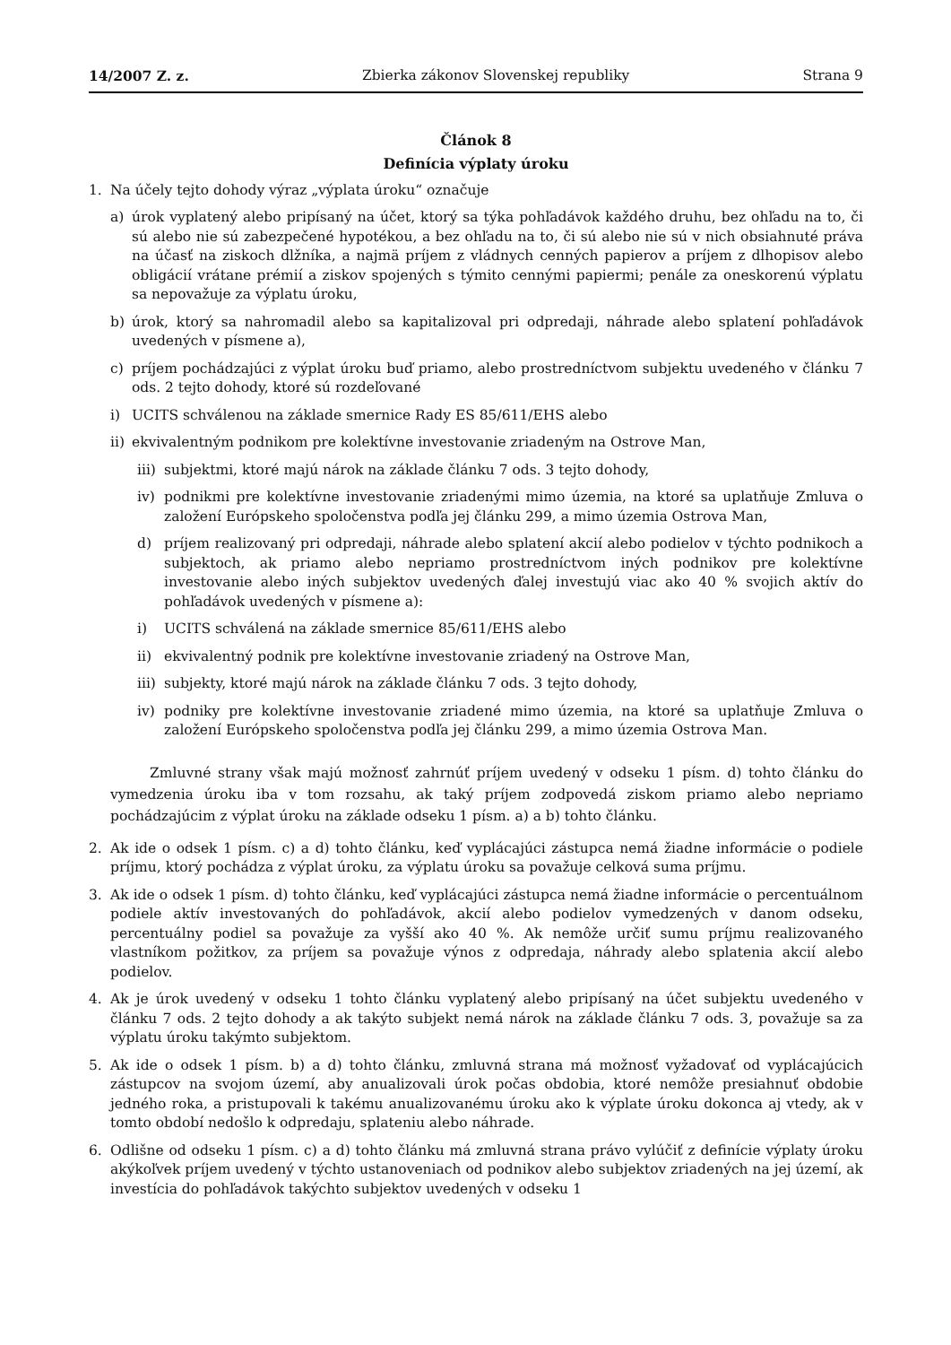14/2007 Z. z. Zbierka zákonov Slovenskej republiky Strana 9
Článok 8
Definícia výplaty úroku
1. Na účely tejto dohody výraz „výplata úroku“ označuje
a) úrok vyplatený alebo pripísaný na účet, ktorý sa týka pohľadávok každého druhu, bez ohľadu na to, či sú alebo nie sú zabezpečené hypotékou, a bez ohľadu na to, či sú alebo nie sú v nich obsiahnuté práva na účasť na ziskoch dlžníka, a najmä príjem z vládnych cenných papierov a príjem z dlhopisov alebo obligácií vrátane prémií a ziskov spojených s týmito cennými papiermi; penále za oneskorenú výplatu sa nepovažuje za výplatu úroku,
b) úrok, ktorý sa nahromadil alebo sa kapitalizoval pri odpredaji, náhrade alebo splatení pohľadávok uvedených v písmene a),
c) príjem pochádzajúci z výplat úroku buď priamo, alebo prostredníctvom subjektu uvedeného v článku 7 ods. 2 tejto dohody, ktoré sú rozdeľované
i) UCITS schválenou na základe smernice Rady ES 85/611/EHS alebo
ii) ekvivalentným podnikom pre kolektívne investovanie zriadeným na Ostrove Man,
iii) subjektmi, ktoré majú nárok na základe článku 7 ods. 3 tejto dohody,
iv) podnikmi pre kolektívne investovanie zriadenými mimo územia, na ktoré sa uplatňuje Zmluva o založení Európskeho spoločenstva podľa jej článku 299, a mimo územia Ostrova Man,
d) príjem realizovaný pri odpredaji, náhrade alebo splatení akcií alebo podielov v týchto podnikoch a subjektoch, ak priamo alebo nepriamo prostredníctvom iných podnikov pre kolektívne investovanie alebo iných subjektov uvedených ďalej investujú viac ako 40 % svojich aktív do pohľadávok uvedených v písmene a):
i) UCITS schválená na základe smernice 85/611/EHS alebo
ii) ekvivalentný podnik pre kolektívne investovanie zriadený na Ostrove Man,
iii) subjekty, ktoré majú nárok na základe článku 7 ods. 3 tejto dohody,
iv) podniky pre kolektívne investovanie zriadené mimo územia, na ktoré sa uplatňuje Zmluva o založení Európskeho spoločenstva podľa jej článku 299, a mimo územia Ostrova Man.
Zmluvné strany však majú možnosť zahrnúť príjem uvedený v odseku 1 písm. d) tohto článku do vymedzenia úroku iba v tom rozsahu, ak taký príjem zodpovedá ziskom priamo alebo nepriamo pochádzajúcim z výplat úroku na základe odseku 1 písm. a) a b) tohto článku.
2. Ak ide o odsek 1 písm. c) a d) tohto článku, keď vyplácajúci zástupca nemá žiadne informácie o podiele príjmu, ktorý pochádza z výplat úroku, za výplatu úroku sa považuje celková suma príjmu.
3. Ak ide o odsek 1 písm. d) tohto článku, keď vyplácajúci zástupca nemá žiadne informácie o percentuálnom podiele aktív investovaných do pohľadávok, akcií alebo podielov vymedzených v danom odseku, percentuálny podiel sa považuje za vyšší ako 40 %. Ak nemôže určiť sumu príjmu realizovaného vlastníkom požitkov, za príjem sa považuje výnos z odpredaja, náhrady alebo splatenia akcií alebo podielov.
4. Ak je úrok uvedený v odseku 1 tohto článku vyplatený alebo pripísaný na účet subjektu uvedeného v článku 7 ods. 2 tejto dohody a ak takýto subjekt nemá nárok na základe článku 7 ods. 3, považuje sa za výplatu úroku takýmto subjektom.
5. Ak ide o odsek 1 písm. b) a d) tohto článku, zmluvná strana má možnosť vyžadovať od vyplácajúcich zástupcov na svojom území, aby anualizovali úrok počas obdobia, ktoré nemôže presiahnuť obdobie jedného roka, a pristupovali k takému anualizovanému úroku ako k výplate úroku dokonca aj vtedy, ak v tomto období nedošlo k odpredaju, splateniu alebo náhrade.
6. Odlišne od odseku 1 písm. c) a d) tohto článku má zmluvná strana právo vylúčiť z definície výplaty úroku akýkoľvek príjem uvedený v týchto ustanoveniach od podnikov alebo subjektov zriadených na jej území, ak investícia do pohľadávok takýchto subjektov uvedených v odseku 1